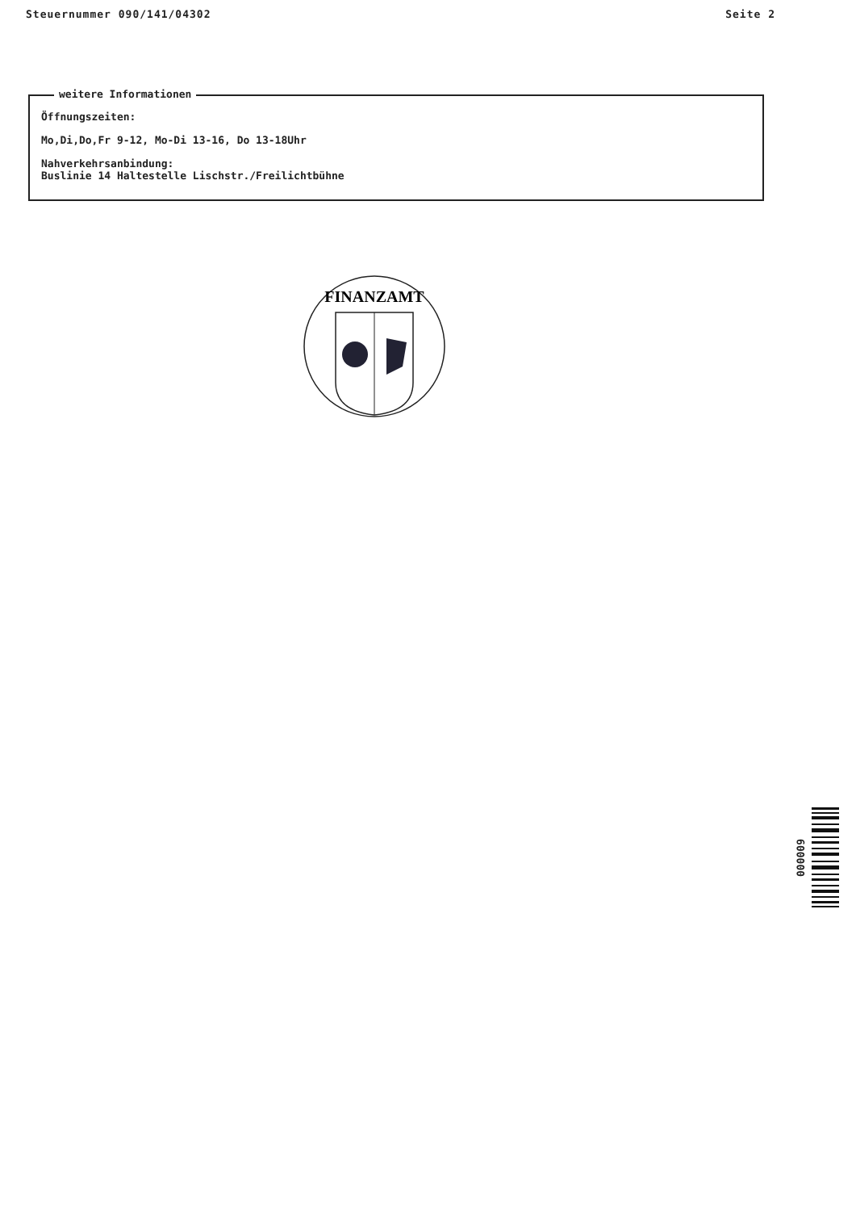Steuernummer 090/141/04302 Seite 2
weitere Informationen
Öffnungszeiten:
Mo,Di,Do,Fr 9-12, Mo-Di 13-16, Do 13-18Uhr
Nahverkehrsanbindung:
Buslinie 14 Haltestelle Lischstr./Freilichtbühne
FINANZAMT
000009